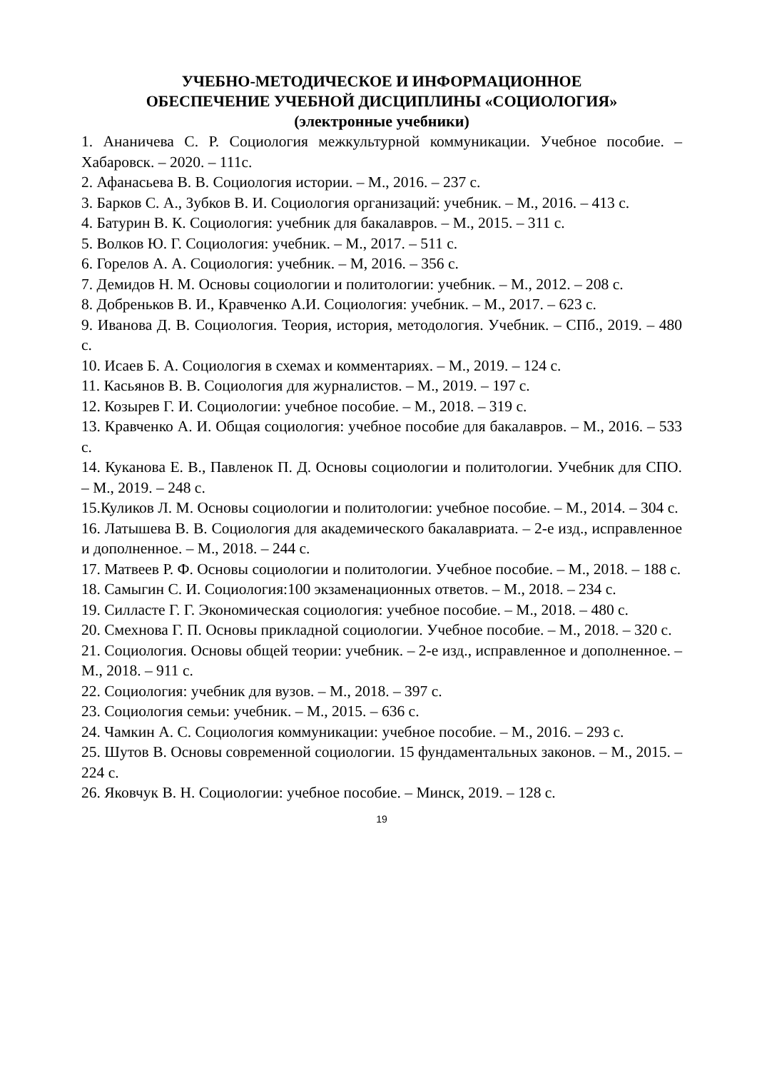УЧЕБНО-МЕТОДИЧЕСКОЕ И ИНФОРМАЦИОННОЕ
ОБЕСПЕЧЕНИЕ УЧЕБНОЙ ДИСЦИПЛИНЫ «СОЦИОЛОГИЯ»
(электронные учебники)
1. Ананичева С. Р. Социология межкультурной коммуникации. Учебное пособие. – Хабаровск. – 2020. – 111с.
2. Афанасьева В. В. Социология истории. – М., 2016. – 237 с.
3. Барков С. А., Зубков В. И. Социология организаций: учебник. – М., 2016. – 413 с.
4. Батурин В. К. Социология: учебник для бакалавров. – М., 2015. – 311 с.
5. Волков Ю. Г. Социология: учебник. – М., 2017. – 511 с.
6. Горелов А. А. Социология: учебник. – М, 2016. – 356 с.
7. Демидов Н. М. Основы социологии и политологии: учебник. – М., 2012. – 208 с.
8. Добреньков В. И., Кравченко А.И. Социология: учебник. – М., 2017. – 623 с.
9. Иванова Д. В. Социология. Теория, история, методология. Учебник. – СПб., 2019. – 480 с.
10. Исаев Б. А. Социология в схемах и комментариях. – М., 2019. – 124 с.
11. Касьянов В. В. Социология для журналистов. – М., 2019. – 197 с.
12. Козырев Г. И. Социологии: учебное пособие. – М., 2018. – 319 с.
13. Кравченко А. И. Общая социология: учебное пособие для бакалавров. – М., 2016. – 533 с.
14. Куканова Е. В., Павленок П. Д. Основы социологии и политологии. Учебник для СПО. – М., 2019. – 248 с.
15.Куликов Л. М. Основы социологии и политологии: учебное пособие. – М., 2014. – 304 с.
16. Латышева В. В. Социология для академического бакалавриата. – 2-е изд., исправленное и дополненное. – М., 2018. – 244 с.
17. Матвеев Р. Ф. Основы социологии и политологии. Учебное пособие. – М., 2018. – 188 с.
18. Самыгин С. И. Социология:100 экзаменационных ответов. – М., 2018. – 234 с.
19. Силласте Г. Г. Экономическая социология: учебное пособие. – М., 2018. – 480 с.
20. Смехнова Г. П. Основы прикладной социологии. Учебное пособие. – М., 2018. – 320 с.
21. Социология. Основы общей теории: учебник. – 2-е изд., исправленное и дополненное. – М., 2018. – 911 с.
22. Социология: учебник для вузов. – М., 2018. – 397 с.
23. Социология семьи: учебник. – М., 2015. – 636 с.
24. Чамкин А. С. Социология коммуникации: учебное пособие. – М., 2016. – 293 с.
25. Шутов В. Основы современной социологии. 15 фундаментальных законов. – М., 2015. – 224 с.
26. Яковчук В. Н. Социологии: учебное пособие. – Минск, 2019. – 128 с.
19